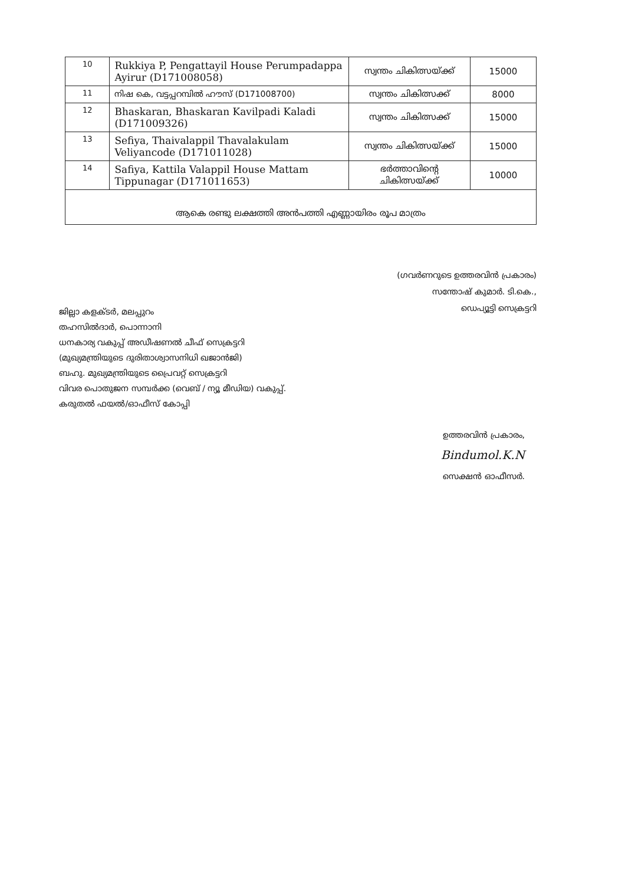| 10 | Rukkiya P, Pengattayil House Perumpadappa Ayirur (D171008058) | സ്വന്തം ചികിത്സയ്ക്ക് | 15000 |
| 11 | നിഷ കെ, വട്ടപ്പറമ്പിൽ ഹൗസ് (D171008700) | സ്വന്തം ചികിത്സക്ക് | 8000 |
| 12 | Bhaskaran, Bhaskaran Kavilpadi Kaladi (D171009326) | സ്വന്തം ചികിത്സക്ക് | 15000 |
| 13 | Sefiya, Thaivalappil Thavalakulam Veliyancode (D171011028) | സ്വന്തം ചികിത്സയ്ക്ക് | 15000 |
| 14 | Safiya, Kattila Valappil House Mattam Tippunagar (D171011653) | ഭർത്താവിന്റെ ചികിത്സയ്ക്ക് | 10000 |
| ആകെ രണ്ടു ലക്ഷത്തി അൻപത്തി എണ്ണായിരം രൂപ മാത്രം | | | |
(ഗവർണറുടെ ഉത്തരവിൻ പ്രകാരം)
സന്തോഷ് കുമാർ. ടി.കെ.,
ഡെപ്യൂട്ടി സെക്രട്ടറി
ജില്ലാ കളക്ടർ, മലപ്പുറം
തഹസിൽദാർ, പൊന്നാനി
ധനകാര്യ വകുപ്പ് അഡീഷണൽ ചീഫ് സെക്രട്ടറി
(മുഖ്യമന്ത്രിയുടെ ദുരിതാശ്വാസനിധി ഖജാൻജി)
ബഹു. മുഖ്യമന്ത്രിയുടെ പ്രൈവറ്റ് സെക്രട്ടറി
വിവര പൊതുജന സമ്പർക്ക (വെബ് / ന്യൂ മീഡിയ) വകുപ്പ്.
കരുതൽ ഫയൽ/ഓഫീസ് കോപ്പി
ഉത്തരവിൻ പ്രകാരം,
Bindumol.K.N
സെക്ഷൻ ഓഫീസർ.